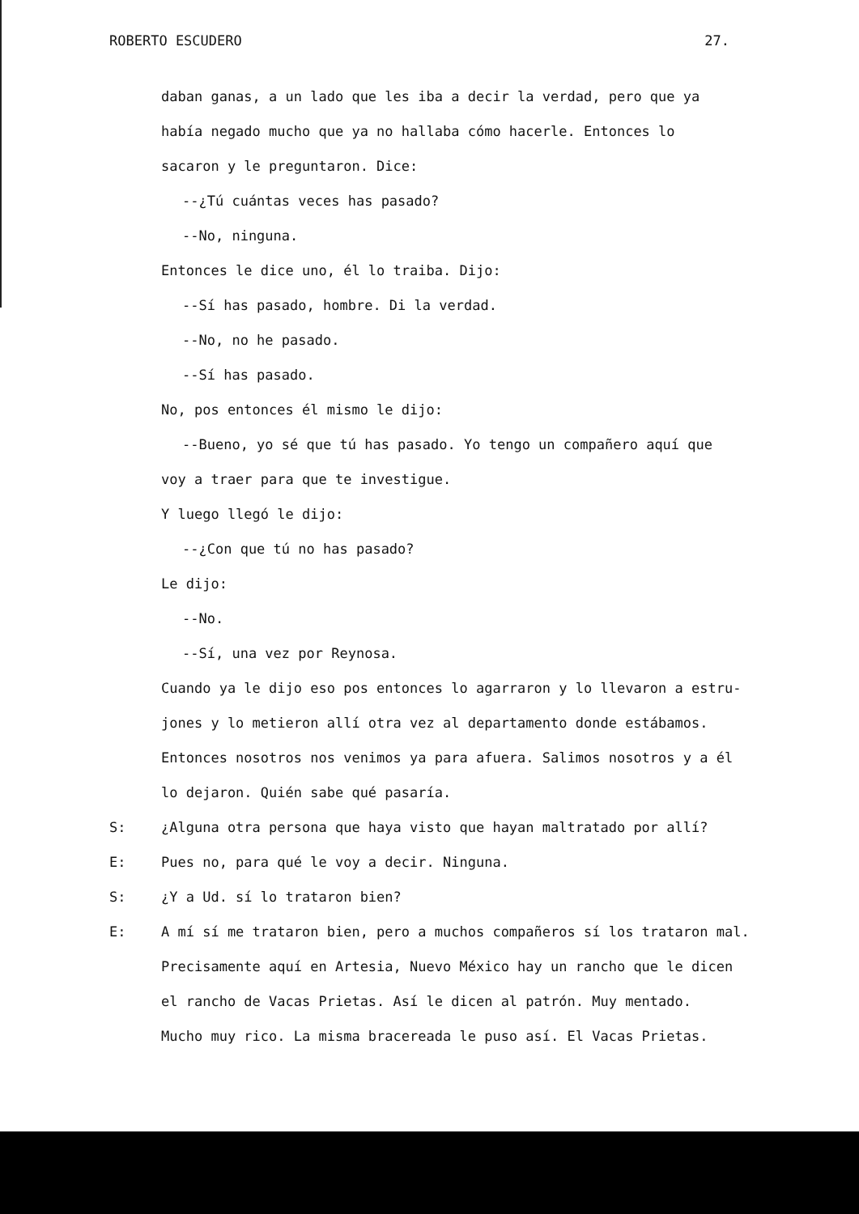ROBERTO ESCUDERO 27.
daban ganas, a un lado que les iba a decir la verdad, pero que ya
había negado mucho que ya no hallaba cómo hacerle. Entonces lo
sacaron y le preguntaron. Dice:
--¿Tú cuántas veces has pasado?
--No, ninguna.
Entonces le dice uno, él lo traiba. Dijo:
--Sí has pasado, hombre. Di la verdad.
--No, no he pasado.
--Sí has pasado.
No, pos entonces él mismo le dijo:
--Bueno, yo sé que tú has pasado. Yo tengo un compañero aquí que
voy a traer para que te investigue.
Y luego llegó le dijo:
--¿Con que tú no has pasado?
Le dijo:
--No.
--Sí, una vez por Reynosa.
Cuando ya le dijo eso pos entonces lo agarraron y lo llevaron a estru-
jones y lo metieron allí otra vez al departamento donde estábamos.
Entonces nosotros nos venimos ya para afuera. Salimos nosotros y a él
lo dejaron. Quién sabe qué pasaría.
S: ¿Alguna otra persona que haya visto que hayan maltratado por allí?
E: Pues no, para qué le voy a decir. Ninguna.
S: ¿Y a Ud. sí lo trataron bien?
E: A mí sí me trataron bien, pero a muchos compañeros sí los trataron mal.
Precisamente aquí en Artesia, Nuevo México hay un rancho que le dicen
el rancho de Vacas Prietas. Así le dicen al patrón. Muy mentado.
Mucho muy rico. La misma bracereada le puso así. El Vacas Prietas.